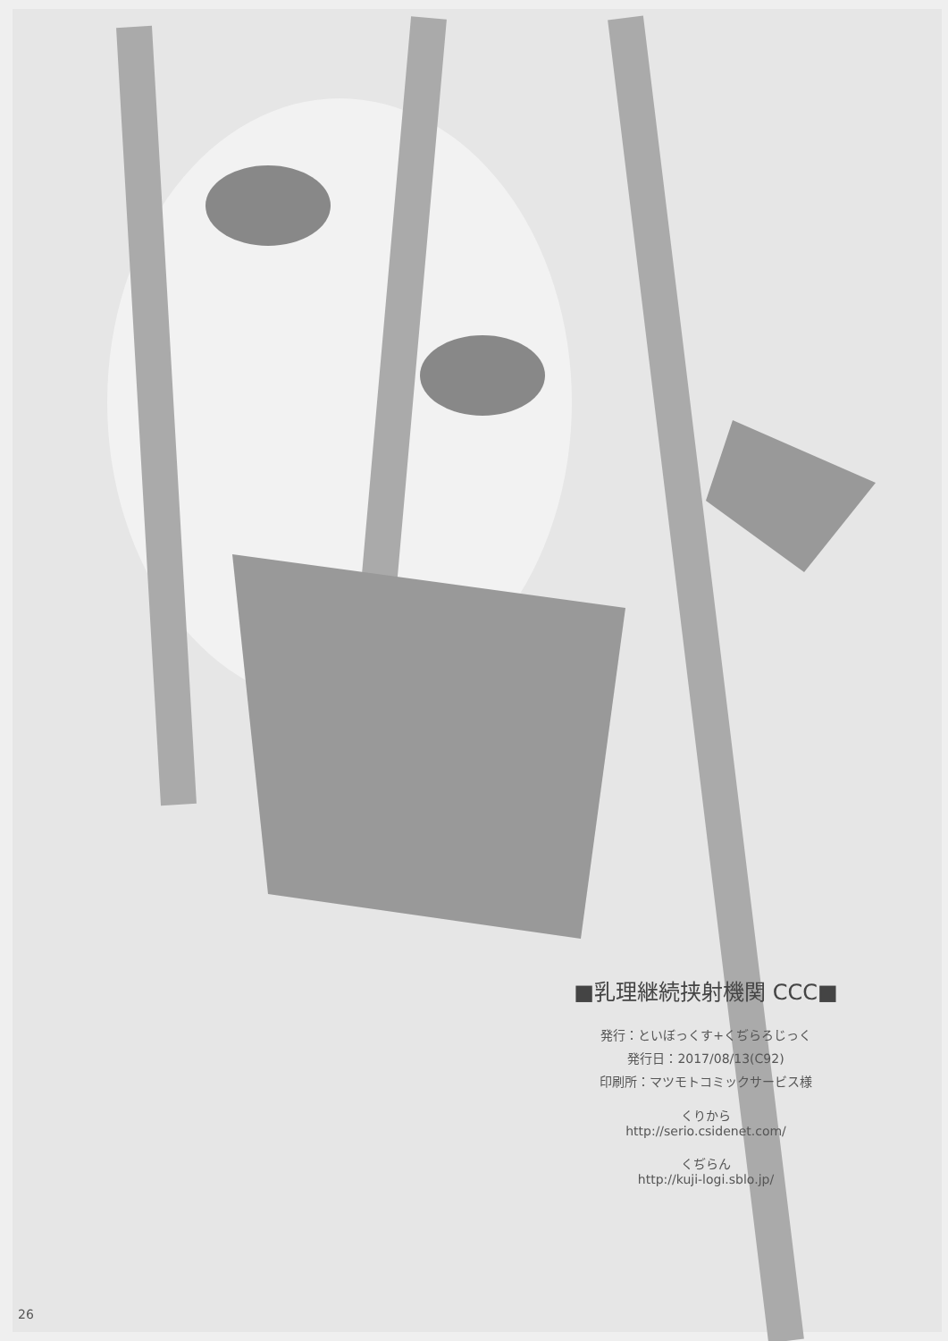■乳理継続挟射機関 CCC■
発行：といぼっくす+くぢらろじっく
発行日：2017/08/13(C92)
印刷所：マツモトコミックサービス様
くりから
http://serio.csidenet.com/
くぢらん
http://kuji-logi.sblo.jp/
26